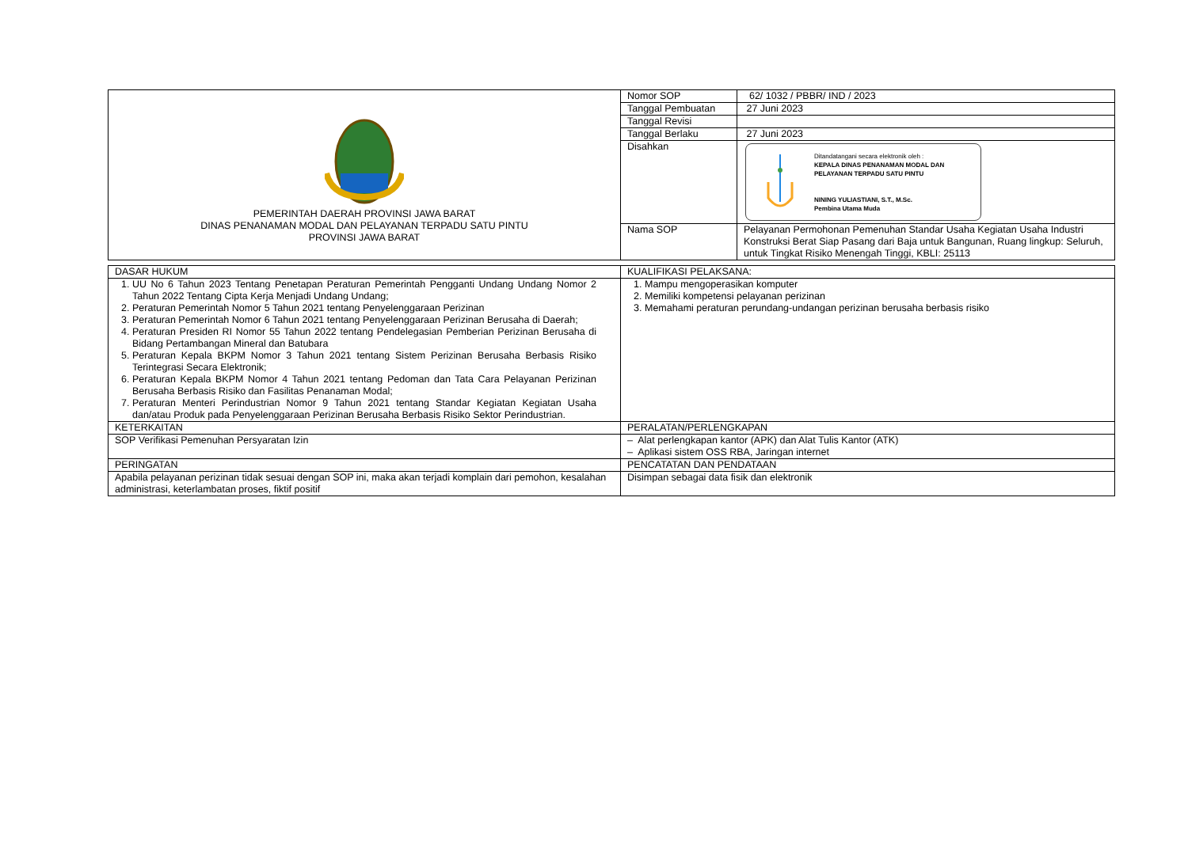| PEMERINTAH DAERAH PROVINSI JAWA BARAT DINAS PENANAMAN MODAL DAN PELAYANAN TERPADU SATU PINTU PROVINSI JAWA BARAT | Nomor SOP | 62/ 1032 / PBBR/ IND / 2023 |
| | Tanggal Pembuatan | 27 Juni 2023 |
| | Tanggal Revisi | |
| | Tanggal Berlaku | 27 Juni 2023 |
| | Disahkan | Ditandatangani secara elektronik oleh : KEPALA DINAS PENANAMAN MODAL DAN PELAYANAN TERPADU SATU PINTU NINING YULIASTIANI, S.T., M.Sc. Pembina Utama Muda |
| | Nama SOP | Pelayanan Permohonan Pemenuhan Standar Usaha Kegiatan Usaha Industri Konstruksi Berat Siap Pasang dari Baja untuk Bangunan, Ruang lingkup: Seluruh, untuk Tingkat Risiko Menengah Tinggi, KBLI: 25113 |
| DASAR HUKUM | KUALIFIKASI PELAKSANA: |
| 1. UU No 6 Tahun 2023 Tentang Penetapan Peraturan Pemerintah Pengganti Undang Undang Nomor 2 Tahun 2022 Tentang Cipta Kerja Menjadi Undang Undang; 2. Peraturan Pemerintah Nomor 5 Tahun 2021 tentang Penyelenggaraan Perizinan 3. Peraturan Pemerintah Nomor 6 Tahun 2021 tentang Penyelenggaraan Perizinan Berusaha di Daerah; 4. Peraturan Presiden RI Nomor 55 Tahun 2022 tentang Pendelegasian Pemberian Perizinan Berusaha di Bidang Pertambangan Mineral dan Batubara 5. Peraturan Kepala BKPM Nomor 3 Tahun 2021 tentang Sistem Perizinan Berusaha Berbasis Risiko Terintegrasi Secara Elektronik; 6. Peraturan Kepala BKPM Nomor 4 Tahun 2021 tentang Pedoman dan Tata Cara Pelayanan Perizinan Berusaha Berbasis Risiko dan Fasilitas Penanaman Modal; 7. Peraturan Menteri Perindustrian Nomor 9 Tahun 2021 tentang Standar Kegiatan Kegiatan Usaha dan/atau Produk pada Penyelenggaraan Perizinan Berusaha Berbasis Risiko Sektor Perindustrian. | 1. Mampu mengoperasikan komputer 2. Memiliki kompetensi pelayanan perizinan 3. Memahami peraturan perundang-undangan perizinan berusaha berbasis risiko |
| KETERKAITAN | PERALATAN/PERLENGKAPAN |
| SOP Verifikasi Pemenuhan Persyaratan Izin | – Alat perlengkapan kantor (APK) dan Alat Tulis Kantor (ATK) – Aplikasi sistem OSS RBA, Jaringan internet |
| PERINGATAN | PENCATATAN DAN PENDATAAN |
| Apabila pelayanan perizinan tidak sesuai dengan SOP ini, maka akan terjadi komplain dari pemohon, kesalahan administrasi, keterlambatan proses, fiktif positif | Disimpan sebagai data fisik dan elektronik |